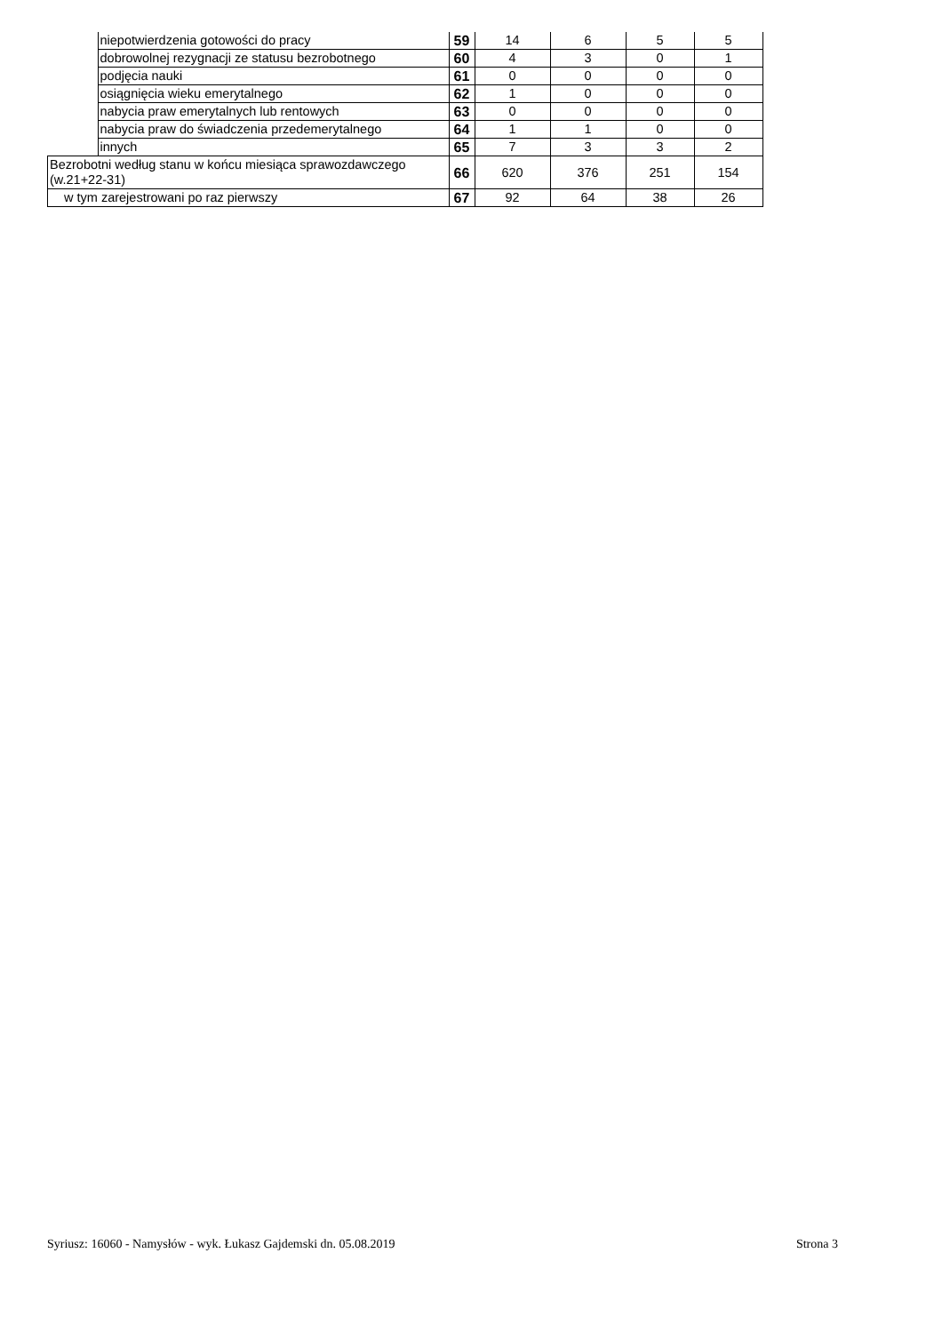| | niepotwierdzenia gotowości do pracy | 59 | 14 | 6 | 5 | 5 |
| | dobrowolnej rezygnacji ze statusu bezrobotnego | 60 | 4 | 3 | 0 | 1 |
| | podjęcia nauki | 61 | 0 | 0 | 0 | 0 |
| | osiągnięcia wieku emerytalnego | 62 | 1 | 0 | 0 | 0 |
| | nabycia praw emerytalnych lub rentowych | 63 | 0 | 0 | 0 | 0 |
| | nabycia praw do świadczenia przedemerytalnego | 64 | 1 | 1 | 0 | 0 |
| | innych | 65 | 7 | 3 | 3 | 2 |
| Bezrobotni według stanu w końcu miesiąca sprawozdawczego (w.21+22-31) | | 66 | 620 | 376 | 251 | 154 |
| w tym zarejestrowani po raz pierwszy | | 67 | 92 | 64 | 38 | 26 |
Syriusz: 16060 - Namysłów - wyk. Łukasz Gajdemski dn. 05.08.2019 Strona 3